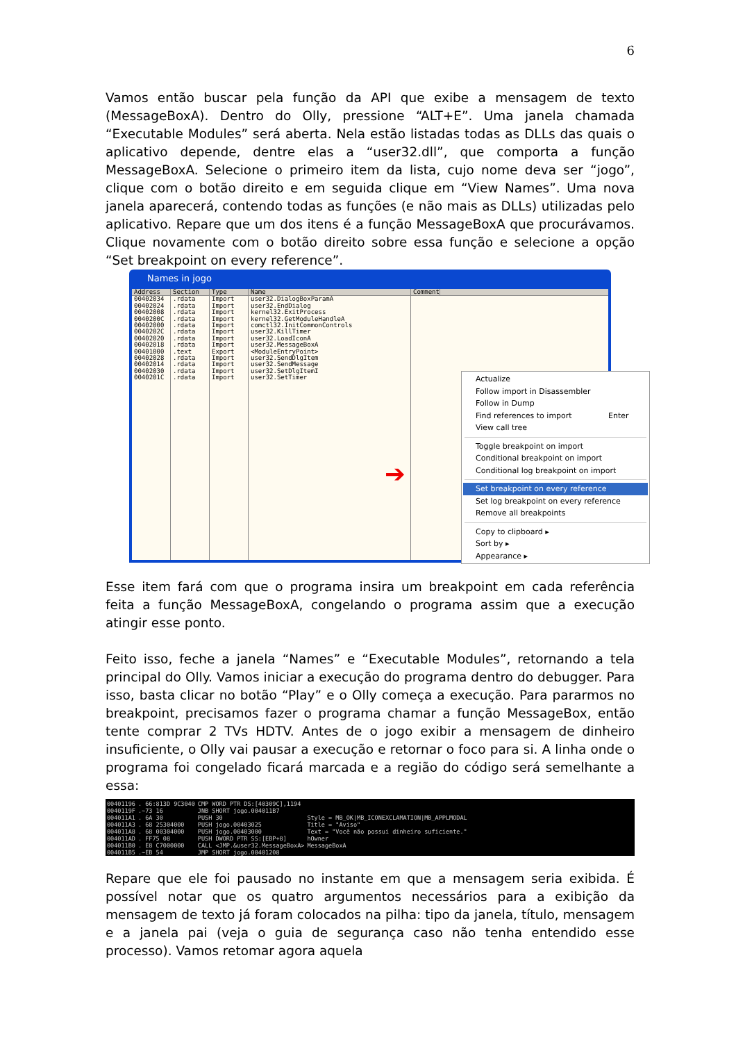6
Vamos então buscar pela função da API que exibe a mensagem de texto (MessageBoxA). Dentro do Olly, pressione “ALT+E”. Uma janela chamada “Executable Modules” será aberta. Nela estão listadas todas as DLLs das quais o aplicativo depende, dentre elas a “user32.dll”, que comporta a função MessageBoxA. Selecione o primeiro item da lista, cujo nome deva ser “jogo”, clique com o botão direito e em seguida clique em “View Names”. Uma nova janela aparecerá, contendo todas as funções (e não mais as DLLs) utilizadas pelo aplicativo. Repare que um dos itens é a função MessageBoxA que procurávamos. Clique novamente com o botão direito sobre essa função e selecione a opção “Set breakpoint on every reference”.
Names in jogo
Address Section Type Name Comment
00402034 00402024 00402008 0040200C 00402000 0040202C 00402020 00402018 00401000 00402028 00402014 00402030 0040201C
.rdata .rdata .rdata .rdata .rdata .rdata .rdata .rdata .text .rdata .rdata .rdata .rdata
Import Import Import Import Import Import Import Import Export Import Import Import Import
user32.DialogBoxParamA user32.EndDialog kernel32.ExitProcess kernel32.GetModuleHandleA comctl32.InitCommonControls user32.KillTimer user32.LoadIconA user32.MessageBoxA <ModuleEntryPoint> user32.SendDlgItem user32.SendMessage user32.SetDlgItemI user32.SetTimer
Actualize
Follow import in Disassembler
Follow in Dump
Find references to import Enter
View call tree
Toggle breakpoint on import
Conditional breakpoint on import
Conditional log breakpoint on import
Set breakpoint on every reference
Set log breakpoint on every reference
Remove all breakpoints
Copy to clipboard ▸
Sort by ▸
Appearance ▸
➔
Esse item fará com que o programa insira um breakpoint em cada referência feita a função MessageBoxA, congelando o programa assim que a execução atingir esse ponto.
Feito isso, feche a janela “Names” e “Executable Modules”, retornando a tela principal do Olly. Vamos iniciar a execução do programa dentro do debugger. Para isso, basta clicar no botão “Play” e o Olly começa a execução. Para pararmos no breakpoint, precisamos fazer o programa chamar a função MessageBox, então tente comprar 2 TVs HDTV. Antes de o jogo exibir a mensagem de dinheiro insuficiente, o Olly vai pausar a execução e retornar o foco para si. A linha onde o programa foi congelado ficará marcada e a região do código será semelhante a essa:
00401196 0040119F 004011A1 004011A3 004011A8 004011AD 004011B0 004011B5
. 66:813D 9C3040 .~73 16 . 6A 30 . 68 25304000 . 68 00304000 . FF75 08 . E8 C7000000 .~EB 54
CMP WORD PTR DS:[40309C],1194 JNB SHORT jogo.004011B7 PUSH 30 PUSH jogo.00403025 PUSH jogo.00403000 PUSH DWORD PTR SS:[EBP+8] CALL <JMP.&user32.MessageBoxA> JMP SHORT jogo.00401208
Style = MB_OK|MB_ICONEXCLAMATION|MB_APPLMODAL Title = "Aviso" Text = "Você não possui dinheiro suficiente." hOwner MessageBoxA
Repare que ele foi pausado no instante em que a mensagem seria exibida. É possível notar que os quatro argumentos necessários para a exibição da mensagem de texto já foram colocados na pilha: tipo da janela, título, mensagem e a janela pai (veja o guia de segurança caso não tenha entendido esse processo). Vamos retomar agora aquela